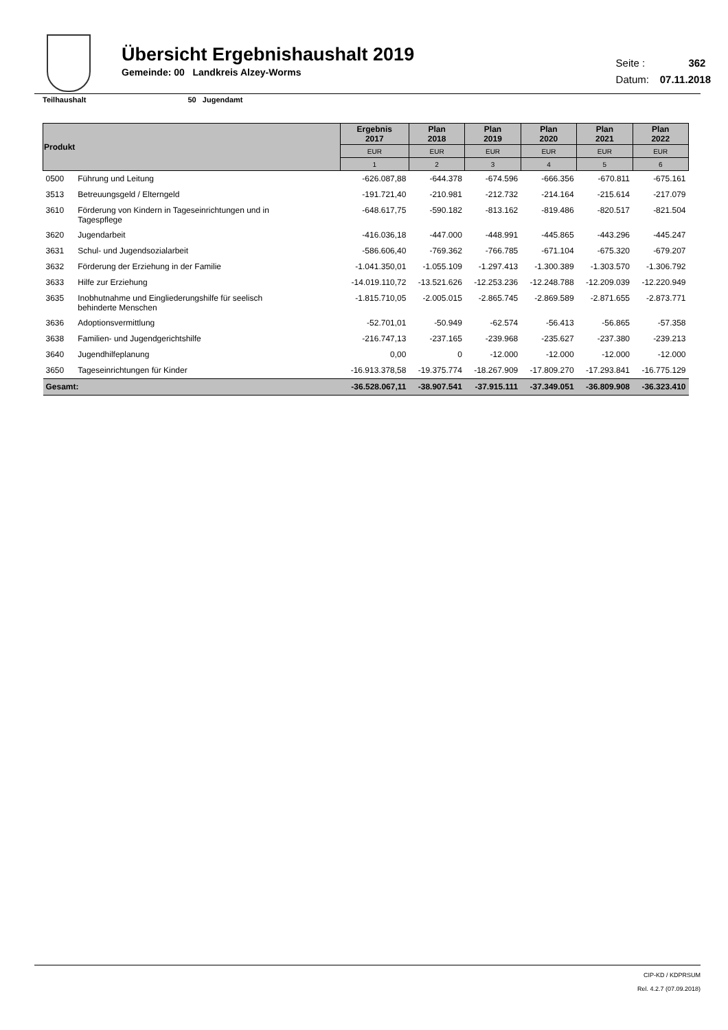Übersicht Ergebnishaushalt 2019
Gemeinde: 00 Landkreis Alzey-Worms
Seite : 362
Datum: 07.11.2018
Teilhaushalt 50 Jugendamt
| Produkt | | Ergebnis 2017 | Plan 2018 | Plan 2019 | Plan 2020 | Plan 2021 | Plan 2022 |
| --- | --- | --- | --- | --- | --- | --- | --- |
| | | EUR | EUR | EUR | EUR | EUR | EUR |
| | | 1 | 2 | 3 | 4 | 5 | 6 |
| 0500 | Führung und Leitung | -626.087,88 | -644.378 | -674.596 | -666.356 | -670.811 | -675.161 |
| 3513 | Betreuungsgeld / Elterngeld | -191.721,40 | -210.981 | -212.732 | -214.164 | -215.614 | -217.079 |
| 3610 | Förderung von Kindern in Tageseinrichtungen und in Tagespflege | -648.617,75 | -590.182 | -813.162 | -819.486 | -820.517 | -821.504 |
| 3620 | Jugendarbeit | -416.036,18 | -447.000 | -448.991 | -445.865 | -443.296 | -445.247 |
| 3631 | Schul- und Jugendsozialarbeit | -586.606,40 | -769.362 | -766.785 | -671.104 | -675.320 | -679.207 |
| 3632 | Förderung der Erziehung in der Familie | -1.041.350,01 | -1.055.109 | -1.297.413 | -1.300.389 | -1.303.570 | -1.306.792 |
| 3633 | Hilfe zur Erziehung | -14.019.110,72 | -13.521.626 | -12.253.236 | -12.248.788 | -12.209.039 | -12.220.949 |
| 3635 | Inobhutnahme und Eingliederungshilfe für seelisch behinderte Menschen | -1.815.710,05 | -2.005.015 | -2.865.745 | -2.869.589 | -2.871.655 | -2.873.771 |
| 3636 | Adoptionsvermittlung | -52.701,01 | -50.949 | -62.574 | -56.413 | -56.865 | -57.358 |
| 3638 | Familien- und Jugendgerichtshilfe | -216.747,13 | -237.165 | -239.968 | -235.627 | -237.380 | -239.213 |
| 3640 | Jugendhilfeplanung | 0,00 | 0 | -12.000 | -12.000 | -12.000 | -12.000 |
| 3650 | Tageseinrichtungen für Kinder | -16.913.378,58 | -19.375.774 | -18.267.909 | -17.809.270 | -17.293.841 | -16.775.129 |
| Gesamt: | | -36.528.067,11 | -38.907.541 | -37.915.111 | -37.349.051 | -36.809.908 | -36.323.410 |
CIP-KD / KDPRSUM
Rel. 4.2.7 (07.09.2018)